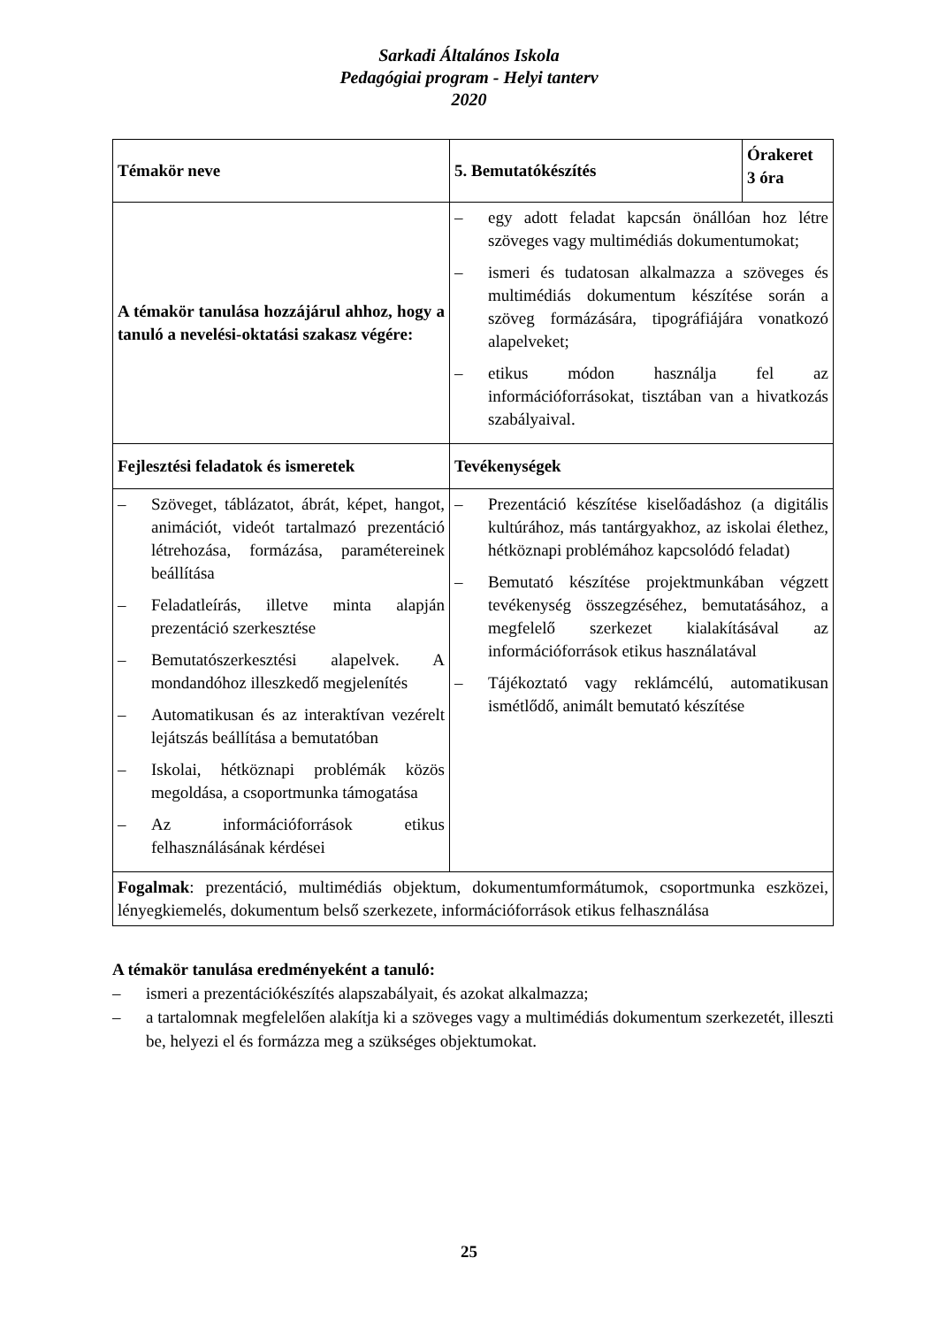Sarkadi Általános Iskola
Pedagógiai program - Helyi tanterv
2020
| Témakör neve | 5. Bemutatókészítés | Órakeret 3 óra |
| A témakör tanulása hozzájárul ahhoz, hogy a tanuló a nevelési-oktatási szakasz végére: | – egy adott feladat kapcsán önállóan hoz létre szöveges vagy multimédiás dokumentumokat; – ismeri és tudatosan alkalmazza a szöveges és multimédiás dokumentum készítése során a szöveg formázására, tipográfiájára vonatkozó alapelveket; – etikus módon használja fel az információforrásokat, tisztában van a hivatkozás szabályaival. | |
| Fejlesztési feladatok és ismeretek | Tevékenységek | |
| – Szöveget, táblázatot, ábrát, képet, hangot, animációt, videót tartalmazó prezentáció létrehozása, formázása, paramétereinek beállítása – Feladatleírás, illetve minta alapján prezentáció szerkesztése – Bemutatószerkesztési alapelvek. A mondandóhoz illeszkedő megjelenítés – Automatikusan és az interaktívan vezérelt lejátszás beállítása a bemutatóban – Iskolai, hétköznapi problémák közös megoldása, a csoportmunka támogatása – Az információforrások etikus felhasználásának kérdései | – Prezentáció készítése kiselőadáshoz (a digitális kultúrához, más tantárgyakhoz, az iskolai élethez, hétköznapi problémához kapcsolódó feladat) – Bemutató készítése projektmunkában végzett tevékenység összegzéséhez, bemutatásához, a megfelelő szerkezet kialakításával az információforrások etikus használatával – Tájékoztató vagy reklámcélú, automatikusan ismétlődő, animált bemutató készítése | |
| Fogalmak : prezentáció, multimédiás objektum, dokumentumformátumok, csoportmunka eszközei, lényegkiemelés, dokumentum belső szerkezete, információforrások etikus felhasználása | | |
A témakör tanulása eredményeként a tanuló:
– ismeri a prezentációkészítés alapszabályait, és azokat alkalmazza;
– a tartalomnak megfelelően alakítja ki a szöveges vagy a multimédiás dokumentum szerkezetét, illeszti be, helyezi el és formázza meg a szükséges objektumokat.
25